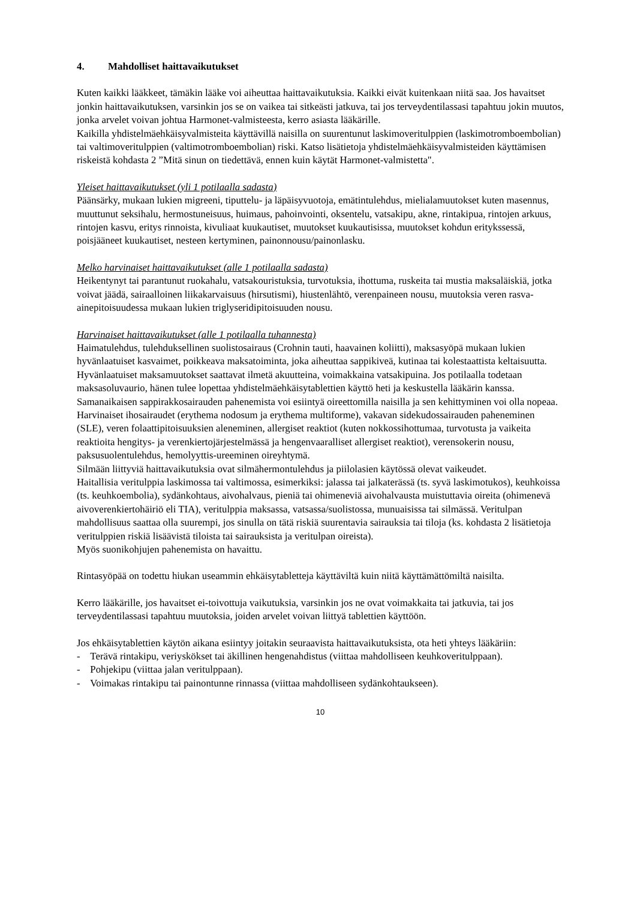4. Mahdolliset haittavaikutukset
Kuten kaikki lääkkeet, tämäkin lääke voi aiheuttaa haittavaikutuksia. Kaikki eivät kuitenkaan niitä saa. Jos havaitset jonkin haittavaikutuksen, varsinkin jos se on vaikea tai sitkeästi jatkuva, tai jos terveydentilassasi tapahtuu jokin muutos, jonka arvelet voivan johtua Harmonet-valmisteesta, kerro asiasta lääkärille.
Kaikilla yhdistelmäehkäisyvalmisteita käyttävillä naisilla on suurentunut laskimoveritulppien (laskimotromboembolian) tai valtimoveritulppien (valtimotromboembolian) riski. Katso lisätietoja yhdistelmäehkäisyvalmisteiden käyttämisen riskeistä kohdasta 2 ”Mitä sinun on tiedettävä, ennen kuin käytät Harmonet-valmistetta".
Yleiset haittavaikutukset (yli 1 potilaalla sadasta)
Päänsärky, mukaan lukien migreeni, tiputtelu- ja läpäisyvuotoja, emätintulehdus, mielialamuutokset kuten masennus, muuttunut seksihalu, hermostuneisuus, huimaus, pahoinvointi, oksentelu, vatsakipu, akne, rintakipua, rintojen arkuus, rintojen kasvu, eritys rinnoista, kivuliaat kuukautiset, muutokset kuukautisissa, muutokset kohdun eritykssessä, poisjääneet kuukautiset, nesteen kertyminen, painonnousu/painonlasku.
Melko harvinaiset haittavaikutukset (alle 1 potilaalla sadasta)
Heikentynyt tai parantunut ruokahalu, vatsakouristuksia, turvotuksia, ihottuma, ruskeita tai mustia maksaläiskiä, jotka voivat jäädä, sairaalloinen liikakarvaisuus (hirsutismi), hiustenlähtö, verenpaineen nousu, muutoksia veren rasva-ainepitoisuudessa mukaan lukien triglyseridipitoisuuden nousu.
Harvinaiset haittavaikutukset (alle 1 potilaalla tuhannesta)
Haimatulehdus, tulehduksellinen suolistosairaus (Crohnin tauti, haavainen koliitti), maksasyöpä mukaan lukien hyvänlaatuiset kasvaimet, poikkeava maksatoiminta, joka aiheuttaa sappikiveä, kutinaa tai kolestaattista keltaisuutta. Hyvänlaatuiset maksamuutokset saattavat ilmetä akuutteina, voimakkaina vatsakipuina. Jos potilaalla todetaan maksasoluvaurio, hänen tulee lopettaa yhdistelmäehkäisytablettien käyttö heti ja keskustella lääkärin kanssa.
Samanaikaisen sappirakkosairauden pahenemista voi esiintyä oireettomilla naisilla ja sen kehittyminen voi olla nopeaa.
Harvinaiset ihosairaudet (erythema nodosum ja erythema multiforme), vakavan sidekudossairauden paheneminen (SLE), veren folaattipitoisuuksien aleneminen, allergiset reaktiot (kuten nokkossihottumaa, turvotusta ja vaikeita reaktioita hengitys- ja verenkiertojärjestelmässä ja hengenvaaralliset allergiset reaktiot), verensokerin nousu, paksusuolentulehdus, hemolyyttis-ureeminen oireyhtymä.
Silmään liittyviä haittavaikutuksia ovat silmähermontulehdus ja piilolasien käytössä olevat vaikeudet.
Haitallisia veritulppia laskimossa tai valtimossa, esimerkiksi: jalassa tai jalkaterässä (ts. syvä laskimotukos), keuhkoissa (ts. keuhkoembolia), sydänkohtaus, aivohalvaus, pieniä tai ohimeneviä aivohalvausta muistuttavia oireita (ohimenevä aivoverenkiertohäiriö eli TIA), veritulppia maksassa, vatsassa/suolistossa, munuaisissa tai silmässä. Veritulpan mahdollisuus saattaa olla suurempi, jos sinulla on tätä riskiä suurentavia sairauksia tai tiloja (ks. kohdasta 2 lisätietoja veritulppien riskiä lisäävistä tiloista tai sairauksista ja veritulpan oireista).
Myös suonikohjujen pahenemista on havaittu.
Rintasyöpää on todettu hiukan useammin ehkäisytabletteja käyttäviltä kuin niitä käyttämättömiltä naisilta.
Kerro lääkärille, jos havaitset ei-toivottuja vaikutuksia, varsinkin jos ne ovat voimakkaita tai jatkuvia, tai jos terveydentilassasi tapahtuu muutoksia, joiden arvelet voivan liittyä tablettien käyttöön.
Jos ehkäisytablettien käytön aikana esiintyy joitakin seuraavista haittavaikutuksista, ota heti yhteys lääkäriin:
- Terävä rintakipu, veriyskökset tai äkillinen hengenahdistus (viittaa mahdolliseen keuhkoveritulppaan).
- Pohjekipu (viittaa jalan veritulppaan).
- Voimakas rintakipu tai painontunne rinnassa (viittaa mahdolliseen sydänkohtaukseen).
10